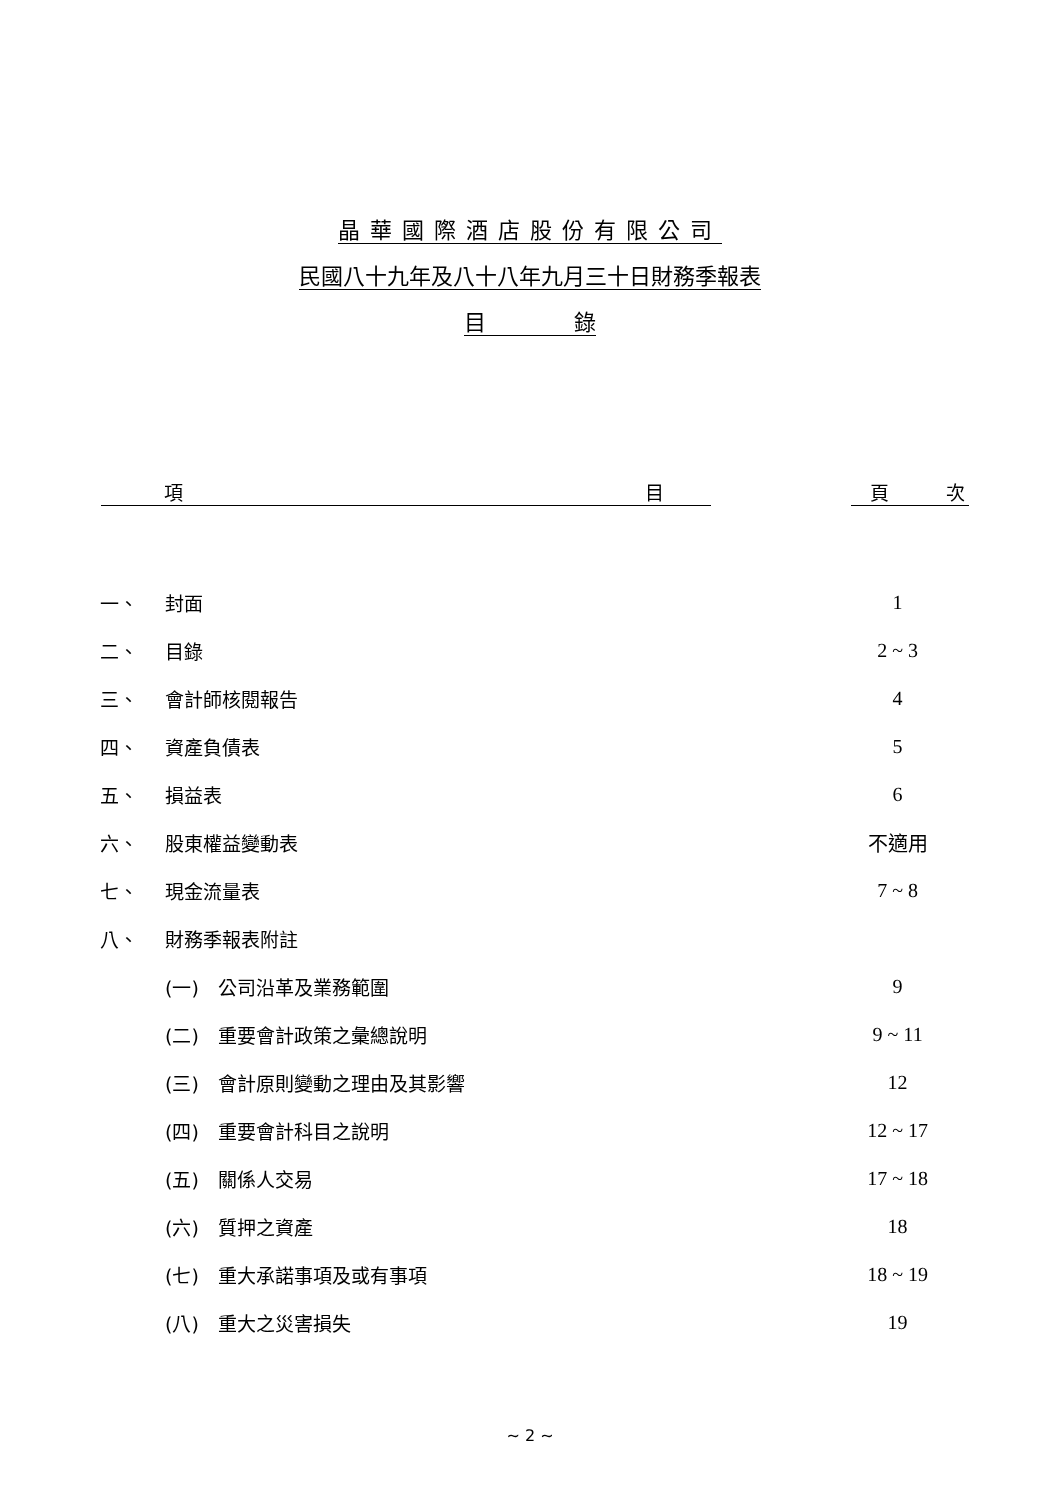晶華國際酒店股份有限公司
民國八十九年及八十八年九月三十日財務季報表
目　　　　錄
| 項 目 | | 頁 次 |
| --- | --- | --- |
| 一、 | 封面 | 1 |
| 二、 | 目錄 | 2 ~ 3 |
| 三、 | 會計師核閱報告 | 4 |
| 四、 | 資產負債表 | 5 |
| 五、 | 損益表 | 6 |
| 六、 | 股東權益變動表 | 不適用 |
| 七、 | 現金流量表 | 7 ~ 8 |
| 八、 | 財務季報表附註 | |
| | (一) 公司沿革及業務範圍 | 9 |
| | (二) 重要會計政策之彙總說明 | 9 ~ 11 |
| | (三) 會計原則變動之理由及其影響 | 12 |
| | (四) 重要會計科目之說明 | 12 ~ 17 |
| | (五) 關係人交易 | 17 ~ 18 |
| | (六) 質押之資產 | 18 |
| | (七) 重大承諾事項及或有事項 | 18 ~ 19 |
| | (八) 重大之災害損失 | 19 |
~ 2 ~